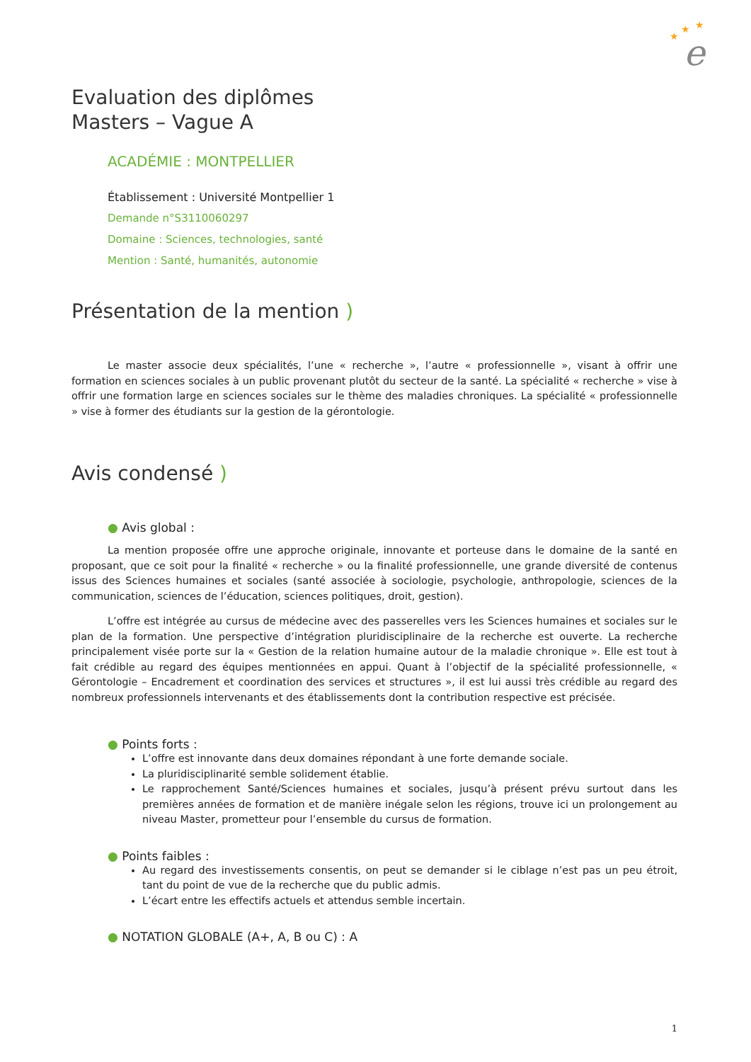e
★
★
★
Evaluation des diplômes
Masters – Vague A
ACADÉMIE : MONTPELLIER
Établissement : Université Montpellier 1
Demande n°S3110060297
Domaine : Sciences, technologies, santé
Mention : Santé, humanités, autonomie
Présentation de la mention )
Le master associe deux spécialités, l’une « recherche », l’autre « professionnelle », visant à offrir une formation en sciences sociales à un public provenant plutôt du secteur de la santé. La spécialité « recherche » vise à offrir une formation large en sciences sociales sur le thème des maladies chroniques. La spécialité « professionnelle » vise à former des étudiants sur la gestion de la gérontologie.
Avis condensé )
● Avis global :
La mention proposée offre une approche originale, innovante et porteuse dans le domaine de la santé en proposant, que ce soit pour la finalité « recherche » ou la finalité professionnelle, une grande diversité de contenus issus des Sciences humaines et sociales (santé associée à sociologie, psychologie, anthropologie, sciences de la communication, sciences de l’éducation, sciences politiques, droit, gestion).
L’offre est intégrée au cursus de médecine avec des passerelles vers les Sciences humaines et sociales sur le plan de la formation. Une perspective d’intégration pluridisciplinaire de la recherche est ouverte. La recherche principalement visée porte sur la « Gestion de la relation humaine autour de la maladie chronique ». Elle est tout à fait crédible au regard des équipes mentionnées en appui. Quant à l’objectif de la spécialité professionnelle, « Gérontologie – Encadrement et coordination des services et structures », il est lui aussi très crédible au regard des nombreux professionnels intervenants et des établissements dont la contribution respective est précisée.
● Points forts :
L’offre est innovante dans deux domaines répondant à une forte demande sociale.
La pluridisciplinarité semble solidement établie.
Le rapprochement Santé/Sciences humaines et sociales, jusqu’à présent prévu surtout dans les premières années de formation et de manière inégale selon les régions, trouve ici un prolongement au niveau Master, prometteur pour l’ensemble du cursus de formation.
● Points faibles :
Au regard des investissements consentis, on peut se demander si le ciblage n’est pas un peu étroit, tant du point de vue de la recherche que du public admis.
L’écart entre les effectifs actuels et attendus semble incertain.
● NOTATION GLOBALE (A+, A, B ou C) : A
1